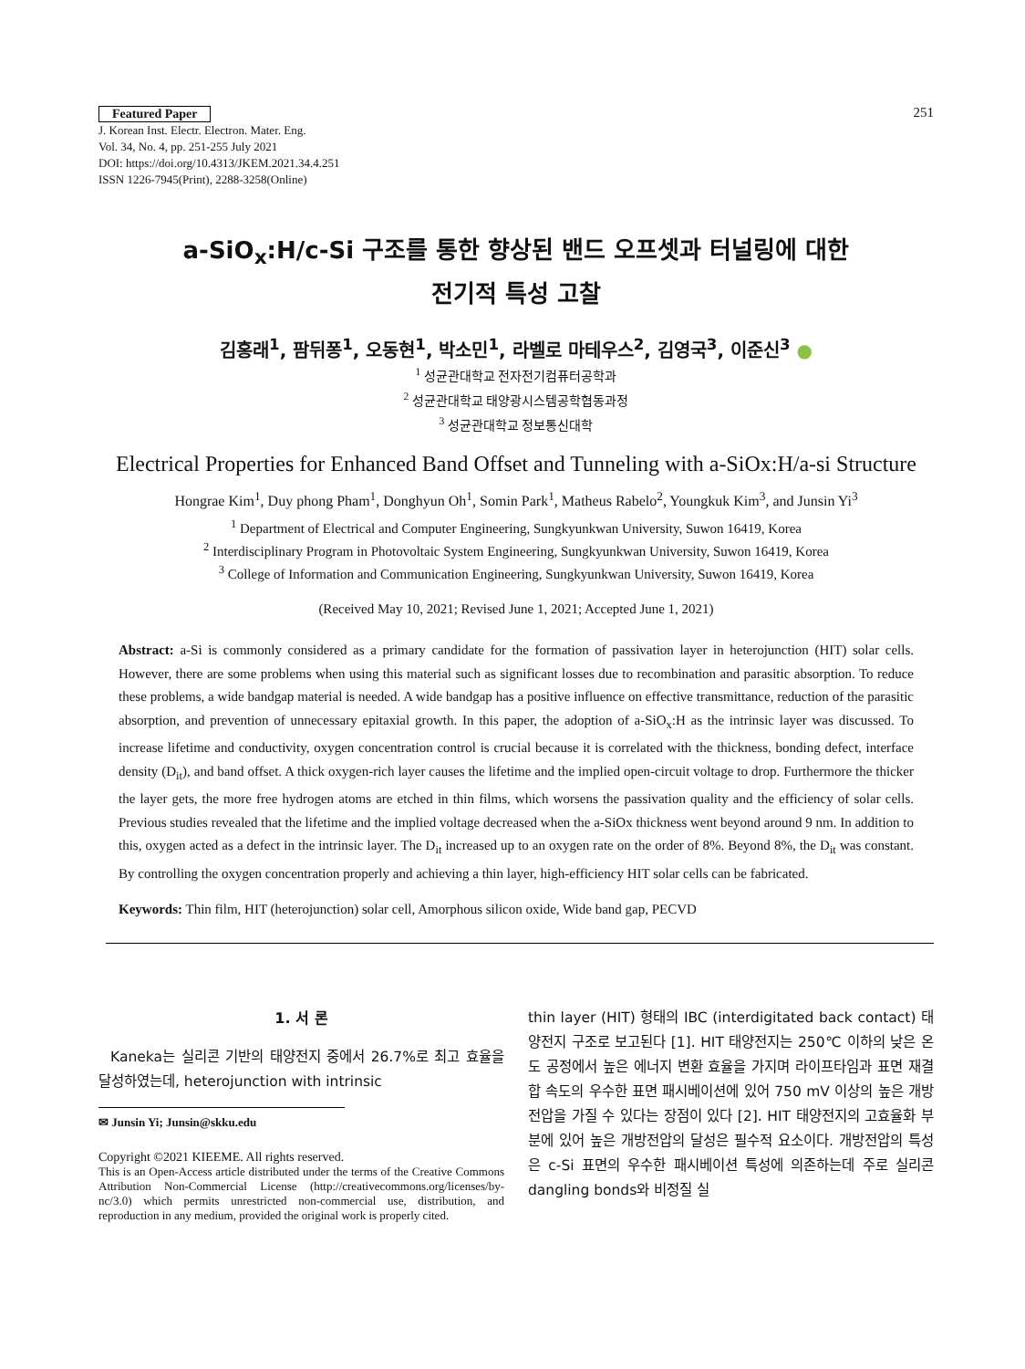Featured Paper
J. Korean Inst. Electr. Electron. Mater. Eng.
Vol. 34, No. 4, pp. 251-255 July 2021
DOI: https://doi.org/10.4313/JKEM.2021.34.4.251
ISSN 1226-7945(Print), 2288-3258(Online)
251
a-SiO<sub>x</sub>:H/c-Si 구조를 통한 향상된 밴드 오프셋과 터널링에 대한
전기적 특성 고찰
김홍래<sup>1</sup>, 팜뒤퐁<sup>1</sup>, 오동현<sup>1</sup>, 박소민<sup>1</sup>, 라벨로 마테우스<sup>2</sup>, 김영국<sup>3</sup>, 이준신<sup>3</sup> ●
<sup>1</sup> 성균관대학교 전자전기컴퓨터공학과
<sup>2</sup> 성균관대학교 태양광시스템공학협동과정
<sup>3</sup> 성균관대학교 정보통신대학
Electrical Properties for Enhanced Band Offset and Tunneling with a-SiOx:H/a-si Structure
Hongrae Kim<sup>1</sup>, Duy phong Pham<sup>1</sup>, Donghyun Oh<sup>1</sup>, Somin Park<sup>1</sup>, Matheus Rabelo<sup>2</sup>, Youngkuk Kim<sup>3</sup>, and Junsin Yi<sup>3</sup>
<sup>1</sup> Department of Electrical and Computer Engineering, Sungkyunkwan University, Suwon 16419, Korea
<sup>2</sup> Interdisciplinary Program in Photovoltaic System Engineering, Sungkyunkwan University, Suwon 16419, Korea
<sup>3</sup> College of Information and Communication Engineering, Sungkyunkwan University, Suwon 16419, Korea
(Received May 10, 2021; Revised June 1, 2021; Accepted June 1, 2021)
Abstract: a-Si is commonly considered as a primary candidate for the formation of passivation layer in heterojunction (HIT) solar cells. However, there are some problems when using this material such as significant losses due to recombination and parasitic absorption. To reduce these problems, a wide bandgap material is needed. A wide bandgap has a positive influence on effective transmittance, reduction of the parasitic absorption, and prevention of unnecessary epitaxial growth. In this paper, the adoption of a-SiO<sub>x</sub>:H as the intrinsic layer was discussed. To increase lifetime and conductivity, oxygen concentration control is crucial because it is correlated with the thickness, bonding defect, interface density (D<sub>it</sub>), and band offset. A thick oxygen-rich layer causes the lifetime and the implied open-circuit voltage to drop. Furthermore the thicker the layer gets, the more free hydrogen atoms are etched in thin films, which worsens the passivation quality and the efficiency of solar cells. Previous studies revealed that the lifetime and the implied voltage decreased when the a-SiOx thickness went beyond around 9 nm. In addition to this, oxygen acted as a defect in the intrinsic layer. The D<sub>it</sub> increased up to an oxygen rate on the order of 8%. Beyond 8%, the D<sub>it</sub> was constant. By controlling the oxygen concentration properly and achieving a thin layer, high-efficiency HIT solar cells can be fabricated.
Keywords: Thin film, HIT (heterojunction) solar cell, Amorphous silicon oxide, Wide band gap, PECVD
1. 서 론
Kaneka는 실리콘 기반의 태양전지 중에서 26.7%로 최고 효율을 달성하였는데, heterojunction with intrinsic
✉ Junsin Yi; Junsin@skku.edu
Copyright ©2021 KIEEME. All rights reserved.
This is an Open-Access article distributed under the terms of the Creative Commons Attribution Non-Commercial License (http://creativecommons.org/licenses/by-nc/3.0) which permits unrestricted non-commercial use, distribution, and reproduction in any medium, provided the original work is properly cited.
thin layer (HIT) 형태의 IBC (interdigitated back contact) 태양전지 구조로 보고된다 [1]. HIT 태양전지는 250℃ 이하의 낮은 온도 공정에서 높은 에너지 변환 효율을 가지며 라이프타임과 표면 재결합 속도의 우수한 표면 패시베이션에 있어 750 mV 이상의 높은 개방전압을 가질 수 있다는 장점이 있다 [2]. HIT 태양전지의 고효율화 부분에 있어 높은 개방전압의 달성은 필수적 요소이다. 개방전압의 특성은 c-Si 표면의 우수한 패시베이션 특성에 의존하는데 주로 실리콘 dangling bonds와 비정질 실